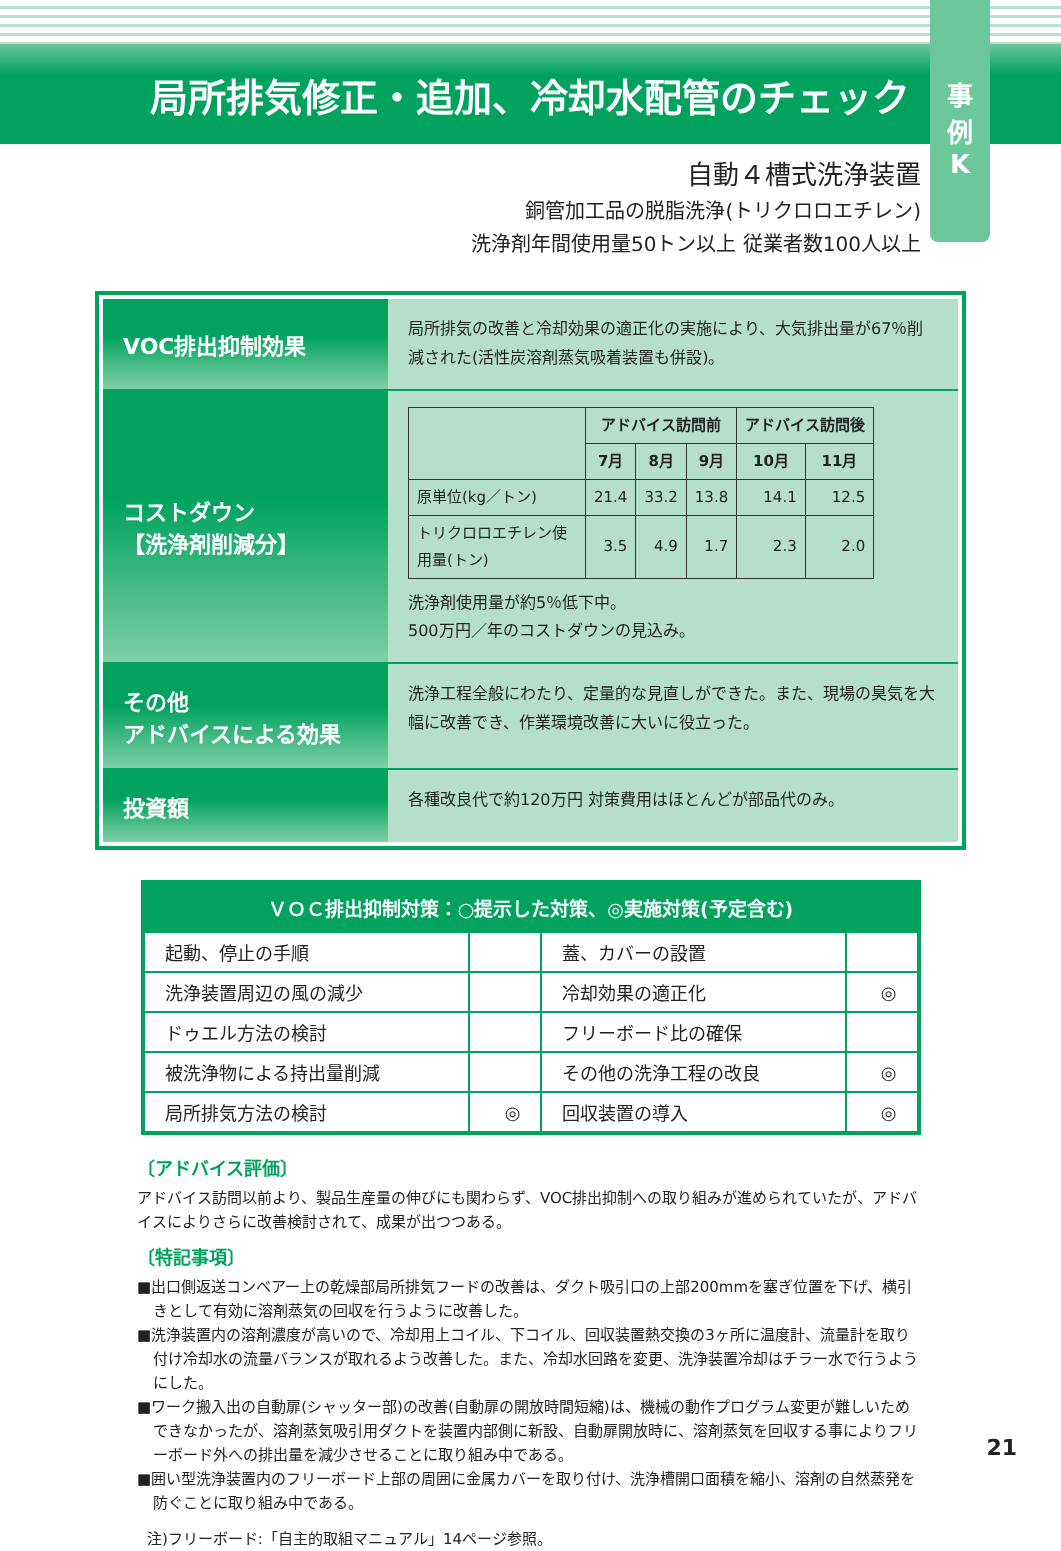局所排気修正・追加、冷却水配管のチェック
事
例
K
自動４槽式洗浄装置
銅管加工品の脱脂洗浄(トリクロロエチレン)
洗浄剤年間使用量50トン以上 従業者数100人以上
VOC排出抑制効果
局所排気の改善と冷却効果の適正化の実施により、大気排出量が67％削減された(活性炭溶剤蒸気吸着装置も併設)。
コストダウン
【洗浄剤削減分】
| | アドバイス訪問前 | | | アドバイス訪問後 | |
| --- | --- | --- | --- | --- | --- |
| | 7月 | 8月 | 9月 | 10月 | 11月 |
| 原単位(kg／トン) | 21.4 | 33.2 | 13.8 | 14.1 | 12.5 |
| トリクロロエチレン使用量(トン) | 3.5 | 4.9 | 1.7 | 2.3 | 2.0 |
洗浄剤使用量が約5％低下中。
500万円／年のコストダウンの見込み。
その他
アドバイスによる効果
洗浄工程全般にわたり、定量的な見直しができた。また、現場の臭気を大幅に改善でき、作業環境改善に大いに役立った。
投資額
各種改良代で約120万円 対策費用はほとんどが部品代のみ。
| ＶＯＣ排出抑制対策：○提示した対策、◎実施対策(予定含む) | | | |
| --- | --- | --- | --- |
| 起動、停止の手順 | | 蓋、カバーの設置 | |
| 洗浄装置周辺の風の減少 | | 冷却効果の適正化 | ◎ |
| ドゥエル方法の検討 | | フリーボード比の確保 | |
| 被洗浄物による持出量削減 | | その他の洗浄工程の改良 | ◎ |
| 局所排気方法の検討 | ◎ | 回収装置の導入 | ◎ |
〔アドバイス評価〕
アドバイス訪問以前より、製品生産量の伸びにも関わらず、VOC排出抑制への取り組みが進められていたが、アドバイスによりさらに改善検討されて、成果が出つつある。
〔特記事項〕
■出口側返送コンベアー上の乾燥部局所排気フードの改善は、ダクト吸引口の上部200mmを塞ぎ位置を下げ、横引きとして有効に溶剤蒸気の回収を行うように改善した。
■洗浄装置内の溶剤濃度が高いので、冷却用上コイル、下コイル、回収装置熱交換の3ヶ所に温度計、流量計を取り付け冷却水の流量バランスが取れるよう改善した。また、冷却水回路を変更、洗浄装置冷却はチラー水で行うようにした。
■ワーク搬入出の自動扉(シャッター部)の改善(自動扉の開放時間短縮)は、機械の動作プログラム変更が難しいためできなかったが、溶剤蒸気吸引用ダクトを装置内部側に新設、自動扉開放時に、溶剤蒸気を回収する事によりフリーボード外への排出量を減少させることに取り組み中である。
■囲い型洗浄装置内のフリーボード上部の周囲に金属カバーを取り付け、洗浄槽開口面積を縮小、溶剤の自然蒸発を防ぐことに取り組み中である。
注)フリーボード:「自主的取組マニュアル」14ページ参照。
21